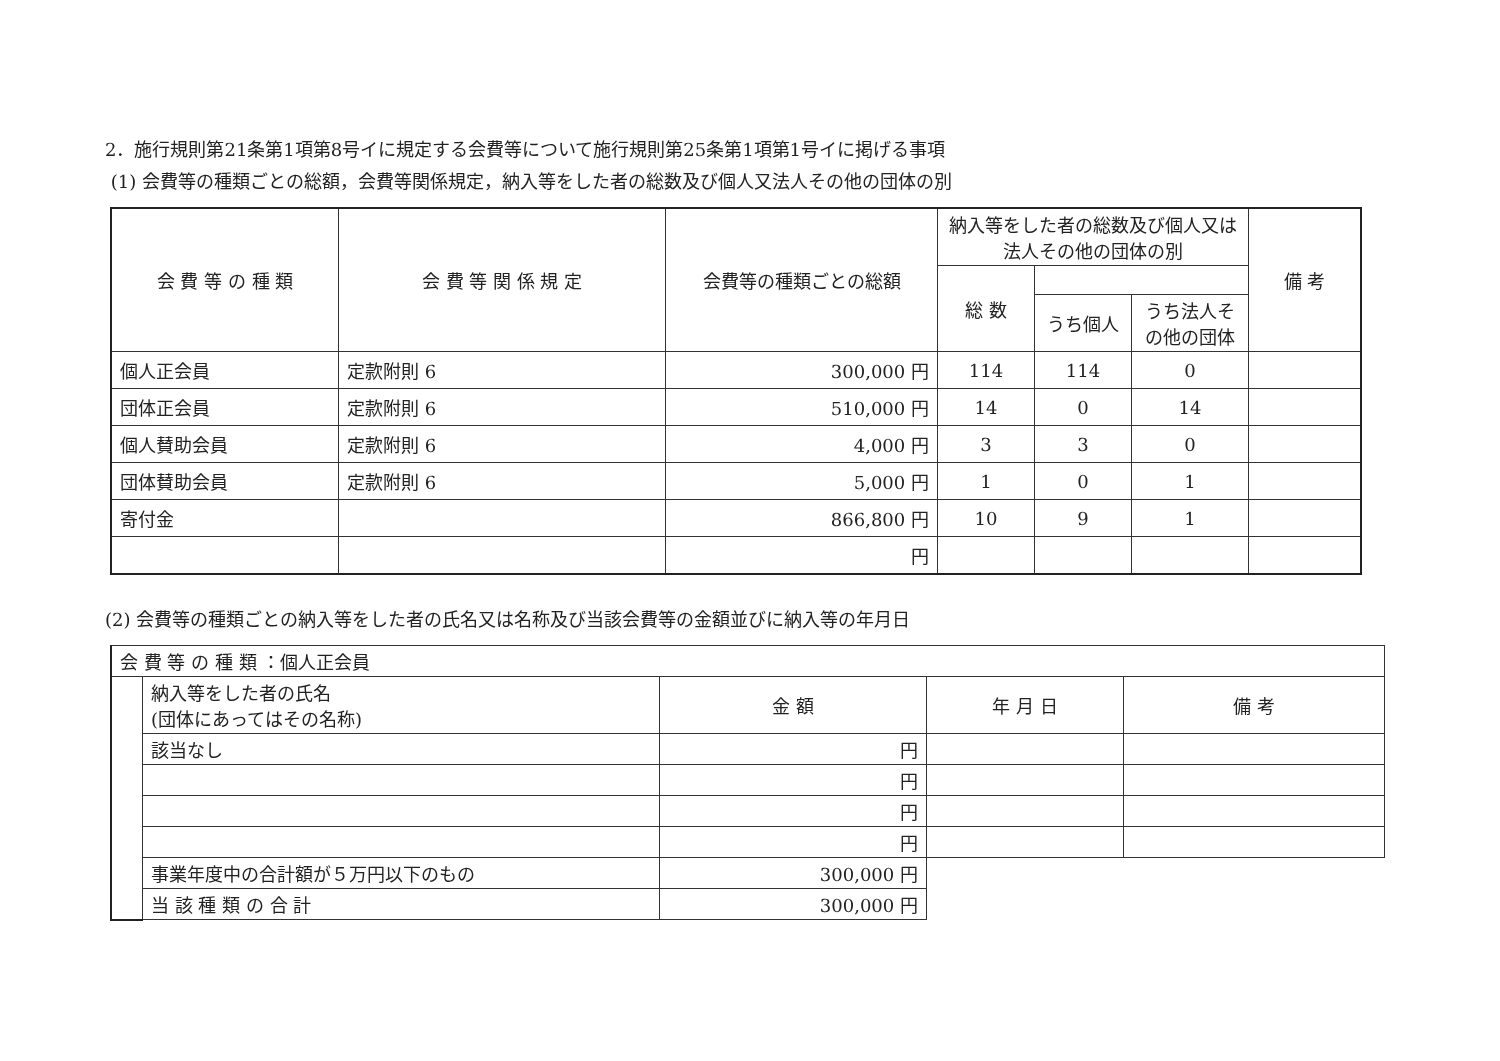2．施行規則第21条第1項第8号イに規定する会費等について施行規則第25条第1項第1号イに掲げる事項
(1) 会費等の種類ごとの総額，会費等関係規定，納入等をした者の総数及び個人又法人その他の団体の別
| 会 費 等 の 種 類 | 会 費 等 関 係 規 定 | 会費等の種類ごとの総額 | 納入等をした者の総数及び個人又は法人その他の団体の別 | | | 備 考 |
| --- | --- | --- | --- | --- | --- | --- |
| | | | 総 数 | | | |
| | | | | うち個人 | うち法人その他の団体 | |
| 個人正会員 | 定款附則 6 | 300,000 円 | 114 | 114 | 0 | |
| 団体正会員 | 定款附則 6 | 510,000 円 | 14 | 0 | 14 | |
| 個人賛助会員 | 定款附則 6 | 4,000 円 | 3 | 3 | 0 | |
| 団体賛助会員 | 定款附則 6 | 5,000 円 | 1 | 0 | 1 | |
| 寄付金 | | 866,800 円 | 10 | 9 | 1 | |
| | | 円 | | | | |
(2) 会費等の種類ごとの納入等をした者の氏名又は名称及び当該会費等の金額並びに納入等の年月日
| 会 費 等 の 種 類 ：個人正会員 | | | | |
| | 納入等をした者の氏名 (団体にあってはその名称) | 金 額 | 年 月 日 | 備 考 |
| | 該当なし | 円 | | |
| | | 円 | | |
| | | 円 | | |
| | | 円 | | |
| | 事業年度中の合計額が５万円以下のもの | 300,000 円 | | |
| | 当 該 種 類 の 合 計 | 300,000 円 | | |